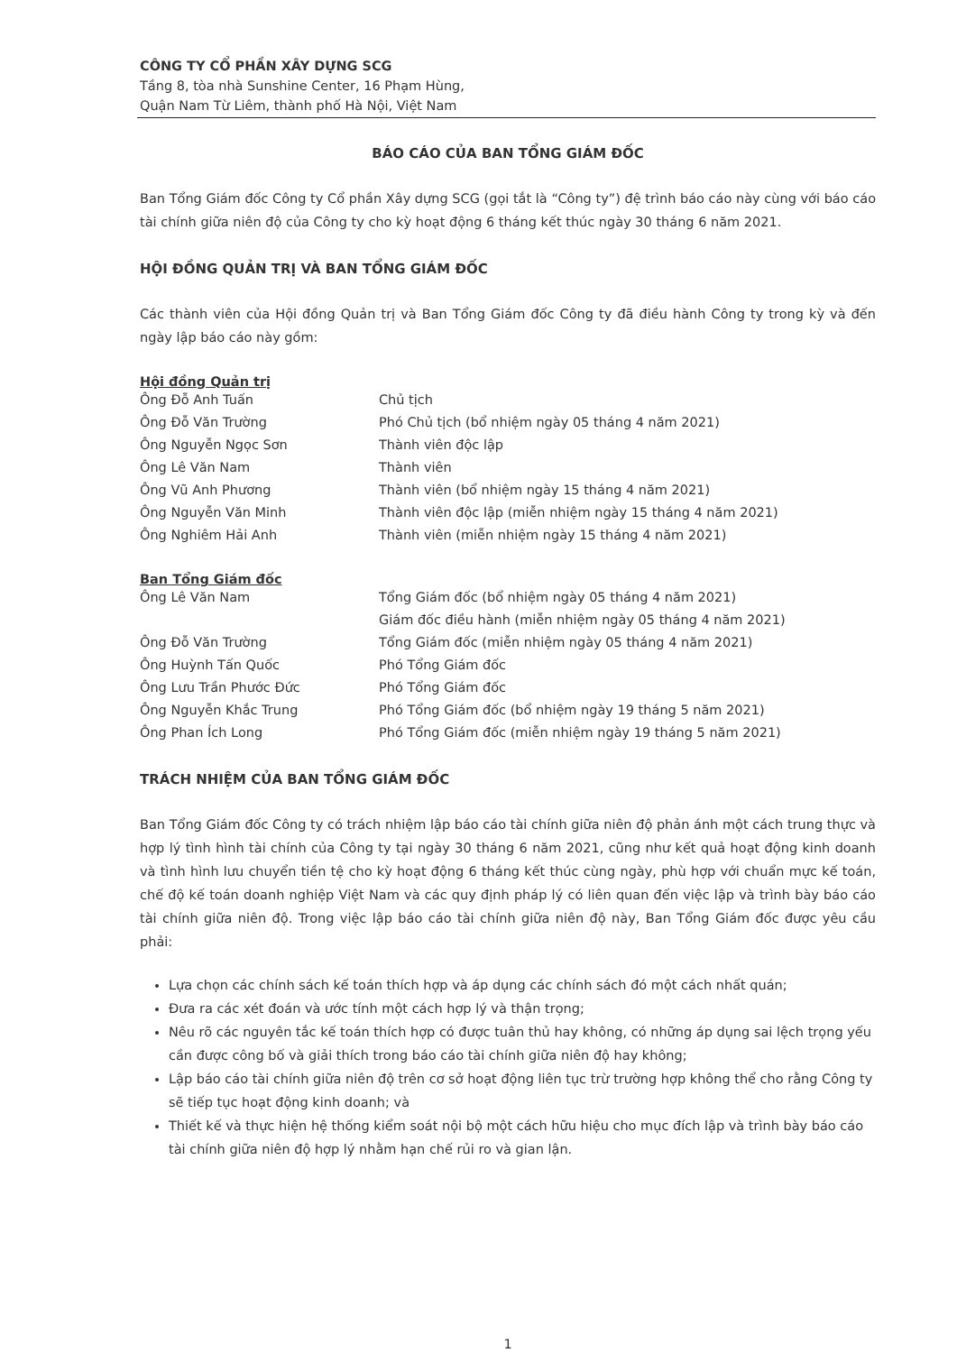CÔNG TY CỔ PHẦN XÂY DỰNG SCG
Tầng 8, tòa nhà Sunshine Center, 16 Phạm Hùng,
Quận Nam Từ Liêm, thành phố Hà Nội, Việt Nam
BÁO CÁO CỦA BAN TỔNG GIÁM ĐỐC
Ban Tổng Giám đốc Công ty Cổ phần Xây dựng SCG (gọi tắt là “Công ty”) đệ trình báo cáo này cùng với báo cáo tài chính giữa niên độ của Công ty cho kỳ hoạt động 6 tháng kết thúc ngày 30 tháng 6 năm 2021.
HỘI ĐỒNG QUẢN TRỊ VÀ BAN TỔNG GIÁM ĐỐC
Các thành viên của Hội đồng Quản trị và Ban Tổng Giám đốc Công ty đã điều hành Công ty trong kỳ và đến ngày lập báo cáo này gồm:
Hội đồng Quản trị
Ông Đỗ Anh Tuấn Chủ tịch
Ông Đỗ Văn Trường Phó Chủ tịch (bổ nhiệm ngày 05 tháng 4 năm 2021)
Ông Nguyễn Ngọc Sơn Thành viên độc lập
Ông Lê Văn Nam Thành viên
Ông Vũ Anh Phương Thành viên (bổ nhiệm ngày 15 tháng 4 năm 2021)
Ông Nguyễn Văn Minh Thành viên độc lập (miễn nhiệm ngày 15 tháng 4 năm 2021)
Ông Nghiêm Hải Anh Thành viên (miễn nhiệm ngày 15 tháng 4 năm 2021)
Ban Tổng Giám đốc
Ông Lê Văn Nam Tổng Giám đốc (bổ nhiệm ngày 05 tháng 4 năm 2021)
Giám đốc điều hành (miễn nhiệm ngày 05 tháng 4 năm 2021)
Ông Đỗ Văn Trường Tổng Giám đốc (miễn nhiệm ngày 05 tháng 4 năm 2021)
Ông Huỳnh Tấn Quốc Phó Tổng Giám đốc
Ông Lưu Trần Phước Đức Phó Tổng Giám đốc
Ông Nguyễn Khắc Trung Phó Tổng Giám đốc (bổ nhiệm ngày 19 tháng 5 năm 2021)
Ông Phan Ích Long Phó Tổng Giám đốc (miễn nhiệm ngày 19 tháng 5 năm 2021)
TRÁCH NHIỆM CỦA BAN TỔNG GIÁM ĐỐC
Ban Tổng Giám đốc Công ty có trách nhiệm lập báo cáo tài chính giữa niên độ phản ánh một cách trung thực và hợp lý tình hình tài chính của Công ty tại ngày 30 tháng 6 năm 2021, cũng như kết quả hoạt động kinh doanh và tình hình lưu chuyển tiền tệ cho kỳ hoạt động 6 tháng kết thúc cùng ngày, phù hợp với chuẩn mực kế toán, chế độ kế toán doanh nghiệp Việt Nam và các quy định pháp lý có liên quan đến việc lập và trình bày báo cáo tài chính giữa niên độ. Trong việc lập báo cáo tài chính giữa niên độ này, Ban Tổng Giám đốc được yêu cầu phải:
Lựa chọn các chính sách kế toán thích hợp và áp dụng các chính sách đó một cách nhất quán;
Đưa ra các xét đoán và ước tính một cách hợp lý và thận trọng;
Nêu rõ các nguyên tắc kế toán thích hợp có được tuân thủ hay không, có những áp dụng sai lệch trọng yếu cần được công bố và giải thích trong báo cáo tài chính giữa niên độ hay không;
Lập báo cáo tài chính giữa niên độ trên cơ sở hoạt động liên tục trừ trường hợp không thể cho rằng Công ty sẽ tiếp tục hoạt động kinh doanh; và
Thiết kế và thực hiện hệ thống kiểm soát nội bộ một cách hữu hiệu cho mục đích lập và trình bày báo cáo tài chính giữa niên độ hợp lý nhằm hạn chế rủi ro và gian lận.
1